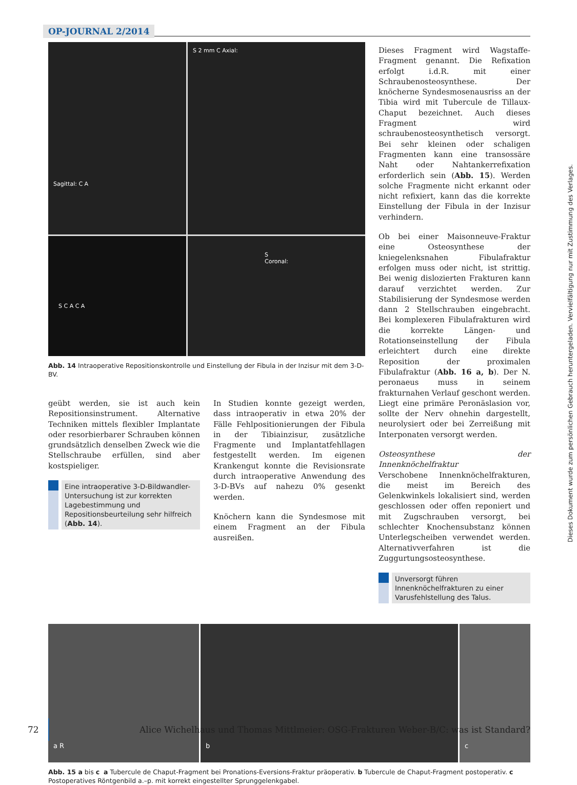OP-JOURNAL 2/2014
Sagittal: C A
S 2 mm C Axial:
S C A C A
S Coronal:
Abb. 14 Intraoperative Repositionskontrolle und Einstellung der Fibula in der Inzisur mit dem 3-D-BV.
geübt werden, sie ist auch kein Repositionsinstrument. Alternative Techniken mittels flexibler Implantate oder resorbierbarer Schrauben können grundsätzlich denselben Zweck wie die Stellschraube erfüllen, sind aber kostspieliger.
Eine intraoperative 3-D-Bildwandler-Untersuchung ist zur korrekten Lagebestimmung und Repositionsbeurteilung sehr hilfreich (Abb. 14).
In Studien konnte gezeigt werden, dass intraoperativ in etwa 20% der Fälle Fehlpositionierungen der Fibula in der Tibiainzisur, zusätzliche Fragmente und Implantatfehllagen festgestellt werden. Im eigenen Krankengut konnte die Revisionsrate durch intraoperative Anwendung des 3-D-BVs auf nahezu 0% gesenkt werden.
Knöchern kann die Syndesmose mit einem Fragment an der Fibula ausreißen.
Dieses Fragment wird Wagstaffe-Fragment genannt. Die Refixation erfolgt i.d.R. mit einer Schraubenosteosynthese. Der knöcherne Syndesmosenausriss an der Tibia wird mit Tubercule de Tillaux-Chaput bezeichnet. Auch dieses Fragment wird schraubenosteosynthetisch versorgt. Bei sehr kleinen oder schaligen Fragmenten kann eine transossäre Naht oder Nahtankerrefixation erforderlich sein (Abb. 15). Werden solche Fragmente nicht erkannt oder nicht refixiert, kann das die korrekte Einstellung der Fibula in der Inzisur verhindern.
Ob bei einer Maisonneuve-Fraktur eine Osteosynthese der kniegelenksnahen Fibulafraktur erfolgen muss oder nicht, ist strittig. Bei wenig dislozierten Frakturen kann darauf verzichtet werden. Zur Stabilisierung der Syndesmose werden dann 2 Stellschrauben eingebracht. Bei komplexeren Fibulafrakturen wird die korrekte Längen- und Rotationseinstellung der Fibula erleichtert durch eine direkte Reposition der proximalen Fibulafraktur (Abb. 16 a, b). Der N. peronaeus muss in seinem frakturnahen Verlauf geschont werden. Liegt eine primäre Peronäslasion vor, sollte der Nerv ohnehin dargestellt, neurolysiert oder bei Zerreißung mit Interponaten versorgt werden.
Osteosynthese der Innenknöchelfraktur
Verschobene Innenknöchelfrakturen, die meist im Bereich des Gelenkwinkels lokalisiert sind, werden geschlossen oder offen reponiert und mit Zugschrauben versorgt, bei schlechter Knochensubstanz können Unterlegscheiben verwendet werden. Alternativverfahren ist die Zuggurtungsosteosynthese.
Unversorgt führen Innenknöchelfrakturen zu einer Varusfehlstellung des Talus.
a R b c
Abb. 15 a bis c a Tubercule de Chaput-Fragment bei Pronations-Eversions-Fraktur präoperativ. b Tubercule de Chaput-Fragment postoperativ. c Postoperatives Röntgenbild a.–p. mit korrekt eingestellter Sprunggelenkgabel.
Dieses Dokument wurde zum persönlichen Gebrauch heruntergeladen. Vervielfältigung nur mit Zustimmung des Verlages.
72 Alice Wichelhaus und Thomas Mittlmeier: OSG-Frakturen Weber-B/C: was ist Standard?